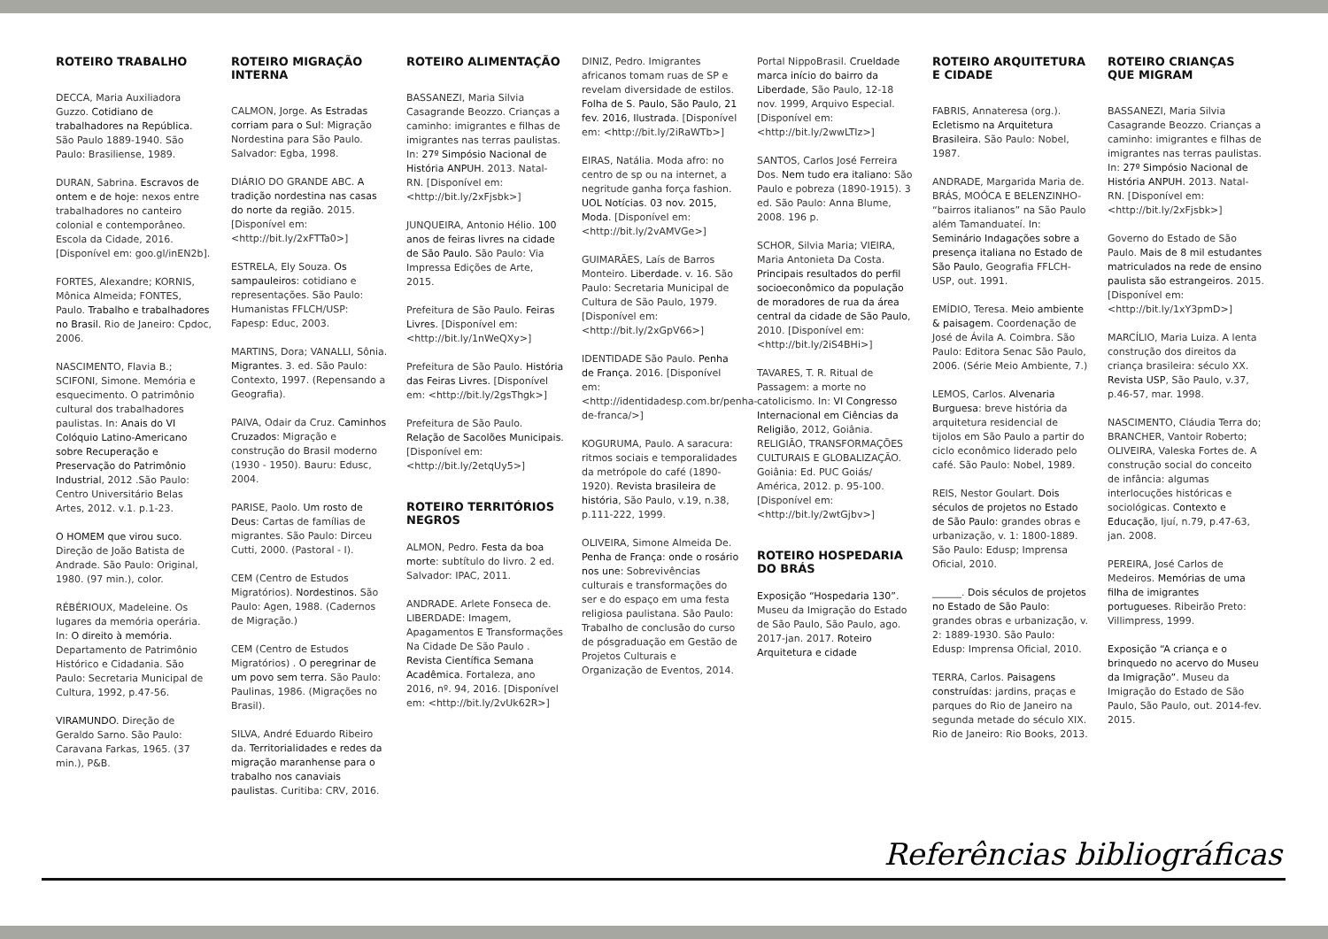ROTEIRO TRABALHO
DECCA, Maria Auxiliadora Guzzo. Cotidiano de trabalhadores na República. São Paulo 1889-1940. São Paulo: Brasiliense, 1989.
DURAN, Sabrina. Escravos de ontem e de hoje: nexos entre trabalhadores no canteiro colonial e contemporâneo. Escola da Cidade, 2016. [Disponível em: goo.gl/inEN2b].
FORTES, Alexandre; KORNIS, Mônica Almeida; FONTES, Paulo. Trabalho e trabalhadores no Brasil. Rio de Janeiro: Cpdoc, 2006.
NASCIMENTO, Flavia B.; SCIFONI, Simone. Memória e esquecimento. O patrimônio cultural dos trabalhadores paulistas. In: Anais do VI Colóquio Latino-Americano sobre Recuperação e Preservação do Patrimônio Industrial, 2012 .São Paulo: Centro Universitário Belas Artes, 2012. v.1. p.1-23.
O HOMEM que virou suco. Direção de João Batista de Andrade. São Paulo: Original, 1980. (97 min.), color.
RÉBÉRIOUX, Madeleine. Os lugares da memória operária. In: O direito à memória. Departamento de Patrimônio Histórico e Cidadania. São Paulo: Secretaria Municipal de Cultura, 1992, p.47-56.
VIRAMUNDO. Direção de Geraldo Sarno. São Paulo: Caravana Farkas, 1965. (37 min.), P&B.
ROTEIRO MIGRAÇÃO INTERNA
CALMON, Jorge. As Estradas corriam para o Sul: Migração Nordestina para São Paulo. Salvador: Egba, 1998.
DIÁRIO DO GRANDE ABC. A tradição nordestina nas casas do norte da região. 2015. [Disponível em: <http://bit.ly/2xFTTa0>]
ESTRELA, Ely Souza. Os sampauleiros: cotidiano e representações. São Paulo: Humanistas FFLCH/USP: Fapesp: Educ, 2003.
MARTINS, Dora; VANALLI, Sônia. Migrantes. 3. ed. São Paulo: Contexto, 1997. (Repensando a Geografia).
PAIVA, Odair da Cruz. Caminhos Cruzados: Migração e construção do Brasil moderno (1930 - 1950). Bauru: Edusc, 2004.
PARISE, Paolo. Um rosto de Deus: Cartas de famílias de migrantes. São Paulo: Dirceu Cutti, 2000. (Pastoral - I).
CEM (Centro de Estudos Migratórios). Nordestinos. São Paulo: Agen, 1988. (Cadernos de Migração.)
CEM (Centro de Estudos Migratórios) . O peregrinar de um povo sem terra. São Paulo: Paulinas, 1986. (Migrações no Brasil).
SILVA, André Eduardo Ribeiro da. Territorialidades e redes da migração maranhense para o trabalho nos canaviais paulistas. Curitiba: CRV, 2016.
ROTEIRO ALIMENTAÇÃO
BASSANEZI, Maria Silvia Casagrande Beozzo. Crianças a caminho: imigrantes e filhas de imigrantes nas terras paulistas. In: 27º Simpósio Nacional de História ANPUH. 2013. Natal- RN. [Disponível em: <http://bit.ly/2xFjsbk>]
JUNQUEIRA, Antonio Hélio. 100 anos de feiras livres na cidade de São Paulo. São Paulo: Via Impressa Edições de Arte, 2015.
Prefeitura de São Paulo. Feiras Livres. [Disponível em: <http://bit.ly/1nWeQXy>]
Prefeitura de São Paulo. História das Feiras Livres. [Disponível em: <http://bit.ly/2gsThgk>]
Prefeitura de São Paulo. Relação de Sacolões Municipais. [Disponível em: <http://bit.ly/2etqUy5>]
ROTEIRO TERRITÓRIOS NEGROS
ALMON, Pedro. Festa da boa morte: subtítulo do livro. 2 ed. Salvador: IPAC, 2011.
ANDRADE. Arlete Fonseca de. LIBERDADE: Imagem, Apagamentos E Transformações Na Cidade De São Paulo . Revista Científica Semana Acadêmica. Fortaleza, ano 2016, nº. 94, 2016. [Disponível em: <http://bit.ly/2vUk62R>]
DINIZ, Pedro. Imigrantes africanos tomam ruas de SP e revelam diversidade de estilos. Folha de S. Paulo, São Paulo, 21 fev. 2016, Ilustrada. [Disponível em: <http://bit.ly/2iRaWTb>]
EIRAS, Natália. Moda afro: no centro de sp ou na internet, a negritude ganha força fashion. UOL Notícias. 03 nov. 2015, Moda. [Disponível em: <http://bit.ly/2vAMVGe>]
GUIMARÃES, Laís de Barros Monteiro. Liberdade. v. 16. São Paulo: Secretaria Municipal de Cultura de São Paulo, 1979. [Disponível em: <http://bit.ly/2xGpV66>]
IDENTIDADE São Paulo. Penha de França. 2016. [Disponível em: <http://identidadesp.com.br/penha-de-franca/>]
KOGURUMA, Paulo. A saracura: ritmos sociais e temporalidades da metrópole do café (1890-1920). Revista brasileira de história, São Paulo, v.19, n.38, p.111-222, 1999.
OLIVEIRA, Simone Almeida De. Penha de França: onde o rosário nos une: Sobrevivências culturais e transformações do ser e do espaço em uma festa religiosa paulistana. São Paulo: Trabalho de conclusão do curso de pósgraduação em Gestão de Projetos Culturais e Organização de Eventos, 2014.
Portal NippoBrasil. Crueldade marca início do bairro da Liberdade, São Paulo, 12-18 nov. 1999, Arquivo Especial. [Disponível em: <http://bit.ly/2wwLTIz>]
SANTOS, Carlos José Ferreira Dos. Nem tudo era italiano: São Paulo e pobreza (1890-1915). 3 ed. São Paulo: Anna Blume, 2008. 196 p.
SCHOR, Silvia Maria; VIEIRA, Maria Antonieta Da Costa. Principais resultados do perfil socioeconômico da população de moradores de rua da área central da cidade de São Paulo, 2010. [Disponível em: <http://bit.ly/2iS4BHi>]
TAVARES, T. R. Ritual de Passagem: a morte no catolicismo. In: VI Congresso Internacional em Ciências da Religião, 2012, Goiânia. RELIGIÃO, TRANSFORMAÇÕES CULTURAIS E GLOBALIZAÇÃO. Goiânia: Ed. PUC Goiás/ América, 2012. p. 95-100. [Disponível em: <http://bit.ly/2wtGjbv>]
ROTEIRO HOSPEDARIA DO BRÁS
Exposição “Hospedaria 130”. Museu da Imigração do Estado de São Paulo, São Paulo, ago. 2017-jan. 2017. Roteiro Arquitetura e cidade
ROTEIRO ARQUITETURA E CIDADE
FABRIS, Annateresa (org.). Ecletismo na Arquitetura Brasileira. São Paulo: Nobel, 1987.
ANDRADE, Margarida Maria de. BRÁS, MOÓCA E BELENZINHO- “bairros italianos” na São Paulo além Tamanduateí. In: Seminário Indagações sobre a presença italiana no Estado de São Paulo, Geografia FFLCH-USP, out. 1991.
EMÍDIO, Teresa. Meio ambiente & paisagem. Coordenação de José de Ávila A. Coimbra. São Paulo: Editora Senac São Paulo, 2006. (Série Meio Ambiente, 7.)
LEMOS, Carlos. Alvenaria Burguesa: breve história da arquitetura residencial de tijolos em São Paulo a partir do ciclo econômico liderado pelo café. São Paulo: Nobel, 1989.
REIS, Nestor Goulart. Dois séculos de projetos no Estado de São Paulo: grandes obras e urbanização, v. 1: 1800-1889. São Paulo: Edusp; Imprensa Oficial, 2010.
______. Dois séculos de projetos no Estado de São Paulo: grandes obras e urbanização, v. 2: 1889-1930. São Paulo: Edusp: Imprensa Oficial, 2010.
TERRA, Carlos. Paisagens construídas: jardins, praças e parques do Rio de Janeiro na segunda metade do século XIX. Rio de Janeiro: Rio Books, 2013.
ROTEIRO CRIANÇAS QUE MIGRAM
BASSANEZI, Maria Silvia Casagrande Beozzo. Crianças a caminho: imigrantes e filhas de imigrantes nas terras paulistas. In: 27º Simpósio Nacional de História ANPUH. 2013. Natal- RN. [Disponível em: <http://bit.ly/2xFjsbk>]
Governo do Estado de São Paulo. Mais de 8 mil estudantes matriculados na rede de ensino paulista são estrangeiros. 2015. [Disponível em: <http://bit.ly/1xY3pmD>]
MARCÍLIO, Maria Luiza. A lenta construção dos direitos da criança brasileira: século XX. Revista USP, São Paulo, v.37, p.46-57, mar. 1998.
NASCIMENTO, Cláudia Terra do; BRANCHER, Vantoir Roberto; OLIVEIRA, Valeska Fortes de. A construção social do conceito de infância: algumas interlocuções históricas e sociológicas. Contexto e Educação, Ijuí, n.79, p.47-63, jan. 2008.
PEREIRA, José Carlos de Medeiros. Memórias de uma filha de imigrantes portugueses. Ribeirão Preto: Villimpress, 1999.
Exposição “A criança e o brinquedo no acervo do Museu da Imigração”. Museu da Imigração do Estado de São Paulo, São Paulo, out. 2014-fev. 2015.
Referências bibliográficas